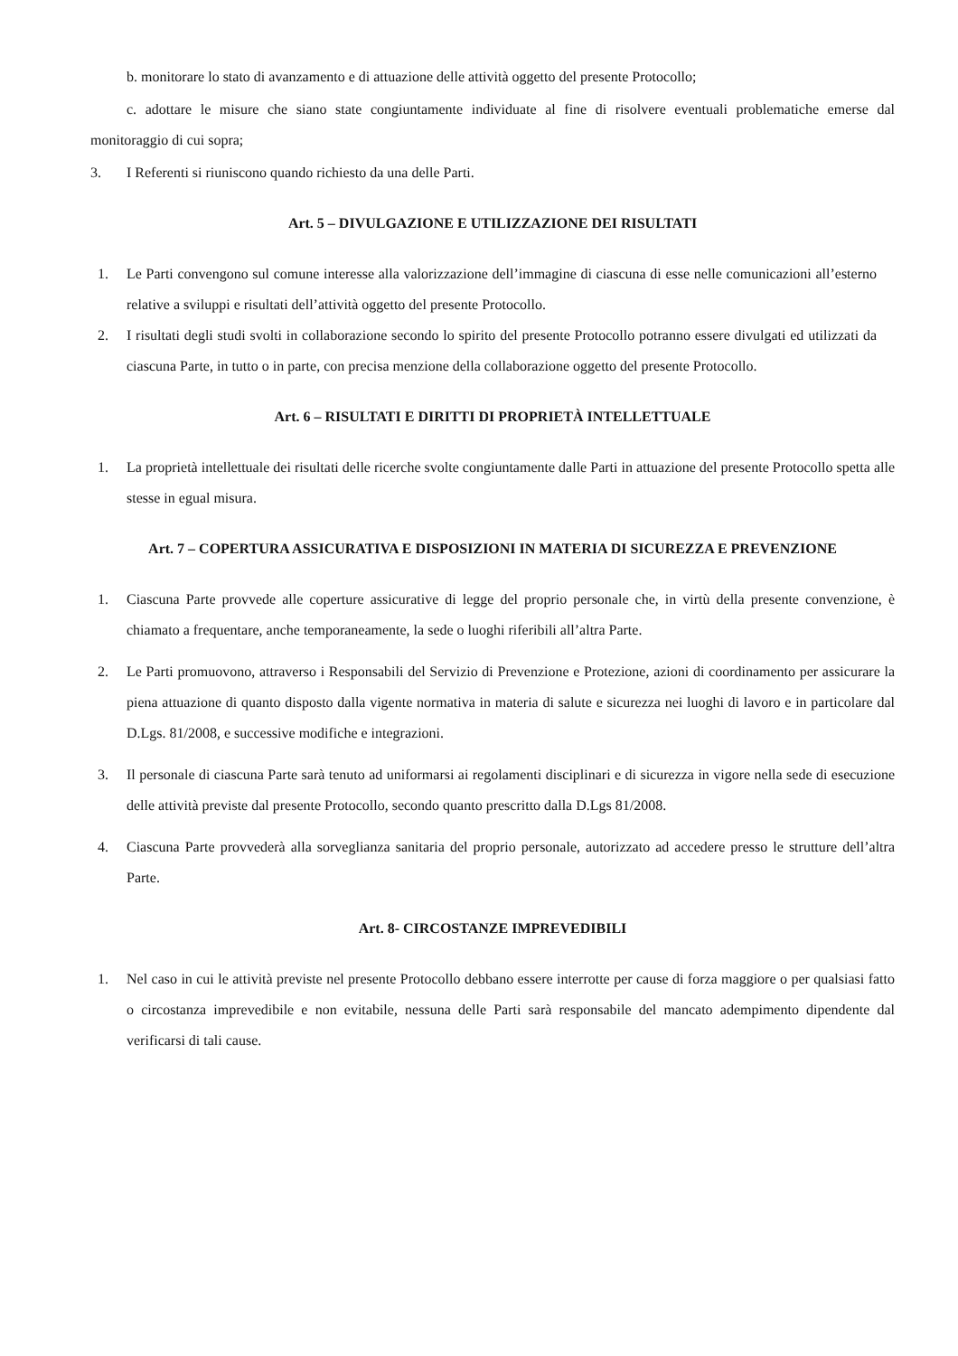b. monitorare lo stato di avanzamento e di attuazione delle attività oggetto del presente Protocollo;
c. adottare le misure che siano state congiuntamente individuate al fine di risolvere eventuali problematiche emerse dal monitoraggio di cui sopra;
3. I Referenti si riuniscono quando richiesto da una delle Parti.
Art. 5 – DIVULGAZIONE E UTILIZZAZIONE DEI RISULTATI
1. Le Parti convengono sul comune interesse alla valorizzazione dell’immagine di ciascuna di esse nelle comunicazioni all’esterno relative a sviluppi e risultati dell’attività oggetto del presente Protocollo.
2. I risultati degli studi svolti in collaborazione secondo lo spirito del presente Protocollo potranno essere divulgati ed utilizzati da ciascuna Parte, in tutto o in parte, con precisa menzione della collaborazione oggetto del presente Protocollo.
Art. 6 – RISULTATI E DIRITTI DI PROPRIETÀ INTELLETTUALE
1. La proprietà intellettuale dei risultati delle ricerche svolte congiuntamente dalle Parti in attuazione del presente Protocollo spetta alle stesse in egual misura.
Art. 7 – COPERTURA ASSICURATIVA E DISPOSIZIONI IN MATERIA DI SICUREZZA E PREVENZIONE
1. Ciascuna Parte provvede alle coperture assicurative di legge del proprio personale che, in virtù della presente convenzione, è chiamato a frequentare, anche temporaneamente, la sede o luoghi riferibili all’altra Parte.
2. Le Parti promuovono, attraverso i Responsabili del Servizio di Prevenzione e Protezione, azioni di coordinamento per assicurare la piena attuazione di quanto disposto dalla vigente normativa in materia di salute e sicurezza nei luoghi di lavoro e in particolare dal D.Lgs. 81/2008, e successive modifiche e integrazioni.
3. Il personale di ciascuna Parte sarà tenuto ad uniformarsi ai regolamenti disciplinari e di sicurezza in vigore nella sede di esecuzione delle attività previste dal presente Protocollo, secondo quanto prescritto dalla D.Lgs 81/2008.
4. Ciascuna Parte provvederà alla sorveglianza sanitaria del proprio personale, autorizzato ad accedere presso le strutture dell’altra Parte.
Art. 8- CIRCOSTANZE IMPREVEDIBILI
1. Nel caso in cui le attività previste nel presente Protocollo debbano essere interrotte per cause di forza maggiore o per qualsiasi fatto o circostanza imprevedibile e non evitabile, nessuna delle Parti sarà responsabile del mancato adempimento dipendente dal verificarsi di tali cause.